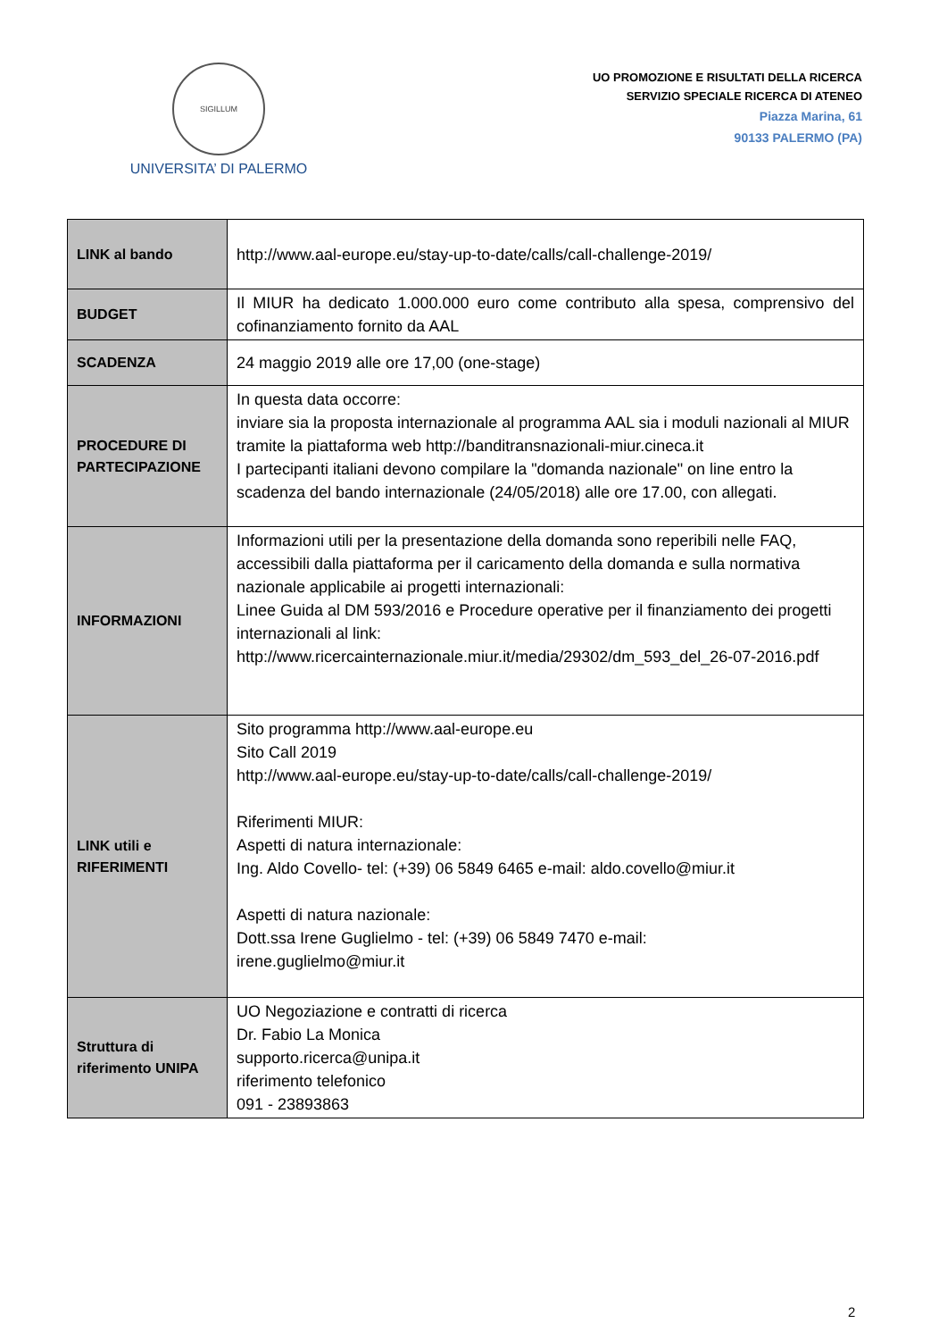SIGILLUM
UNIVERSITA’ DI PALERMO
UO PROMOZIONE E RISULTATI DELLA RICERCA
SERVIZIO SPECIALE RICERCA DI ATENEO
Piazza Marina, 61
90133 PALERMO (PA)
| LINK al bando | http://www.aal-europe.eu/stay-up-to-date/calls/call-challenge-2019/ |
| BUDGET | Il MIUR ha dedicato 1.000.000 euro come contributo alla spesa, comprensivo del cofinanziamento fornito da AAL |
| SCADENZA | 24 maggio 2019 alle ore 17,00 (one-stage) |
| PROCEDURE DI PARTECIPAZIONE | In questa data occorre: inviare sia la proposta internazionale al programma AAL sia i moduli nazionali al MIUR tramite la piattaforma web http://banditransnazionali-miur.cineca.it I partecipanti italiani devono compilare la "domanda nazionale" on line entro la scadenza del bando internazionale (24/05/2018) alle ore 17.00, con allegati. |
| INFORMAZIONI | Informazioni utili per la presentazione della domanda sono reperibili nelle FAQ, accessibili dalla piattaforma per il caricamento della domanda e sulla normativa nazionale applicabile ai progetti internazionali: Linee Guida al DM 593/2016 e Procedure operative per il finanziamento dei progetti internazionali al link: http://www.ricercainternazionale.miur.it/media/29302/dm_593_del_26-07-2016.pdf |
| LINK utili e RIFERIMENTI | Sito programma http://www.aal-europe.eu Sito Call 2019 http://www.aal-europe.eu/stay-up-to-date/calls/call-challenge-2019/ Riferimenti MIUR: Aspetti di natura internazionale: Ing. Aldo Covello- tel: (+39) 06 5849 6465 e-mail: aldo.covello@miur.it Aspetti di natura nazionale: Dott.ssa Irene Guglielmo - tel: (+39) 06 5849 7470 e-mail: irene.guglielmo@miur.it |
| Struttura di riferimento UNIPA | UO Negoziazione e contratti di ricerca Dr. Fabio La Monica supporto.ricerca@unipa.it riferimento telefonico 091 - 23893863 |
2